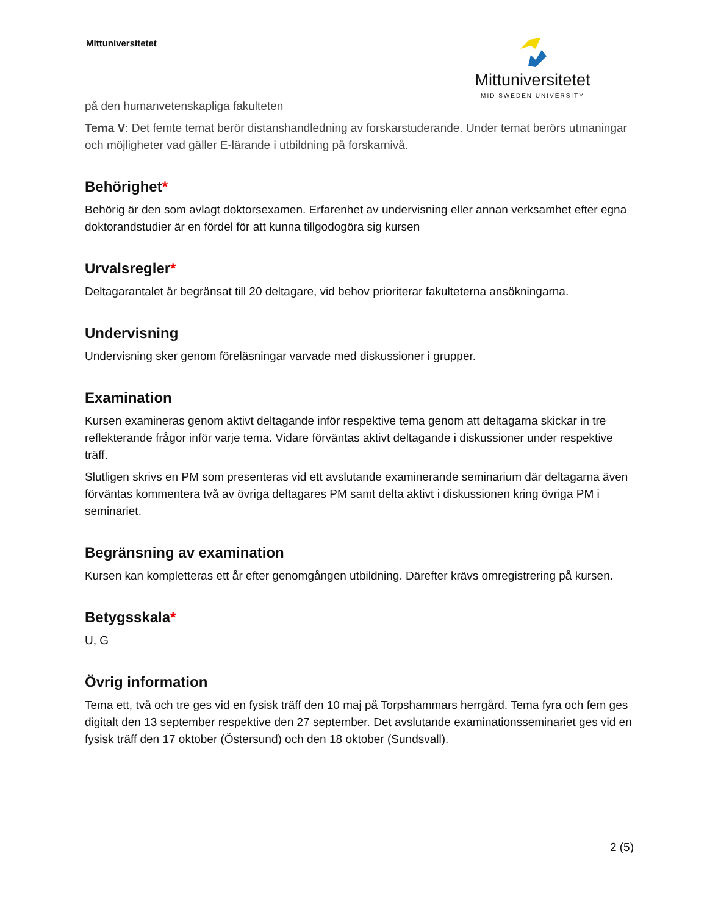Mittuniversitetet
Mittuniversitetet
MID SWEDEN UNIVERSITY
på den humanvetenskapliga fakulteten
Tema V: Det femte temat berör distanshandledning av forskarstuderande. Under temat berörs utmaningar och möjligheter vad gäller E-lärande i utbildning på forskarnivå.
Behörighet*
Behörig är den som avlagt doktorsexamen. Erfarenhet av undervisning eller annan verksamhet efter egna doktorandstudier är en fördel för att kunna tillgodogöra sig kursen
Urvalsregler*
Deltagarantalet är begränsat till 20 deltagare, vid behov prioriterar fakulteterna ansökningarna.
Undervisning
Undervisning sker genom föreläsningar varvade med diskussioner i grupper.
Examination
Kursen examineras genom aktivt deltagande inför respektive tema genom att deltagarna skickar in tre reflekterande frågor inför varje tema. Vidare förväntas aktivt deltagande i diskussioner under respektive träff.
Slutligen skrivs en PM som presenteras vid ett avslutande examinerande seminarium där deltagarna även förväntas kommentera två av övriga deltagares PM samt delta aktivt i diskussionen kring övriga PM i seminariet.
Begränsning av examination
Kursen kan kompletteras ett år efter genomgången utbildning. Därefter krävs omregistrering på kursen.
Betygsskala*
U, G
Övrig information
Tema ett, två och tre ges vid en fysisk träff den 10 maj på Torpshammars herrgård. Tema fyra och fem ges digitalt den 13 september respektive den 27 september. Det avslutande examinationsseminariet ges vid en fysisk träff den 17 oktober (Östersund) och den 18 oktober (Sundsvall).
2 (5)